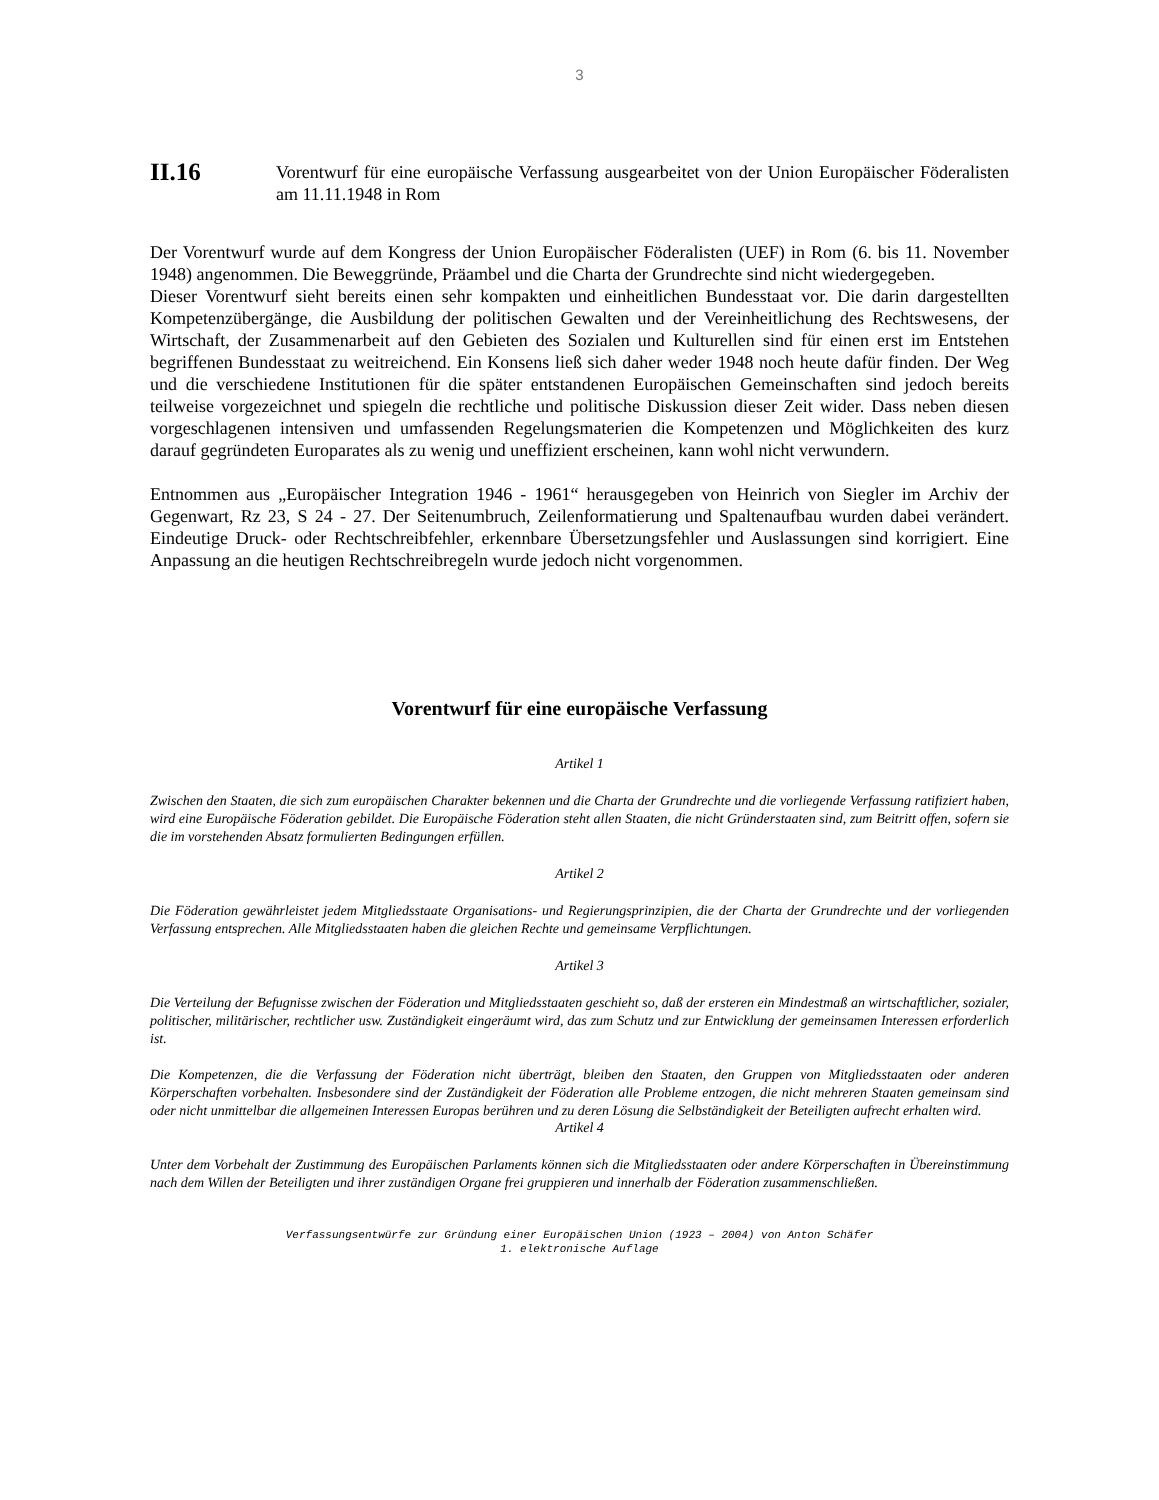3
II.16
Vorentwurf für eine europäische Verfassung ausgearbeitet von der Union Europäischer Föderalisten am 11.11.1948 in Rom
Der Vorentwurf wurde auf dem Kongress der Union Europäischer Föderalisten (UEF) in Rom (6. bis 11. November 1948) angenommen. Die Beweggründe, Präambel und die Charta der Grundrechte sind nicht wiedergegeben.
Dieser Vorentwurf sieht bereits einen sehr kompakten und einheitlichen Bundesstaat vor. Die darin dargestellten Kompetenzübergänge, die Ausbildung der politischen Gewalten und der Vereinheitlichung des Rechtswesens, der Wirtschaft, der Zusammenarbeit auf den Gebieten des Sozialen und Kulturellen sind für einen erst im Entstehen begriffenen Bundesstaat zu weitreichend. Ein Konsens ließ sich daher weder 1948 noch heute dafür finden. Der Weg und die verschiedene Institutionen für die später entstandenen Europäischen Gemeinschaften sind jedoch bereits teilweise vorgezeichnet und spiegeln die rechtliche und politische Diskussion dieser Zeit wider. Dass neben diesen vorgeschlagenen intensiven und umfassenden Regelungsmaterien die Kompetenzen und Möglichkeiten des kurz darauf gegründeten Europarates als zu wenig und uneffizient erscheinen, kann wohl nicht verwundern.
Entnommen aus „Europäischer Integration 1946 - 1961“ herausgegeben von Heinrich von Siegler im Archiv der Gegenwart, Rz 23, S 24 - 27. Der Seitenumbruch, Zeilenformatierung und Spaltenaufbau wurden dabei verändert. Eindeutige Druck- oder Rechtschreibfehler, erkennbare Übersetzungsfehler und Auslassungen sind korrigiert. Eine Anpassung an die heutigen Rechtschreibregeln wurde jedoch nicht vorgenommen.
Vorentwurf für eine europäische Verfassung
Artikel 1
Zwischen den Staaten, die sich zum europäischen Charakter bekennen und die Charta der Grundrechte und die vorliegende Verfassung ratifiziert haben, wird eine Europäische Föderation gebildet. Die Europäische Föderation steht allen Staaten, die nicht Gründerstaaten sind, zum Beitritt offen, sofern sie die im vorstehenden Absatz formulierten Bedingungen erfüllen.
Artikel 2
Die Föderation gewährleistet jedem Mitgliedsstaate Organisations- und Regierungsprinzipien, die der Charta der Grundrechte und der vorliegenden Verfassung entsprechen. Alle Mitgliedsstaaten haben die gleichen Rechte und gemeinsame Verpflichtungen.
Artikel 3
Die Verteilung der Befugnisse zwischen der Föderation und Mitgliedsstaaten geschieht so, daß der ersteren ein Mindestmaß an wirtschaftlicher, sozialer, politischer, militärischer, rechtlicher usw. Zuständigkeit eingeräumt wird, das zum Schutz und zur Entwicklung der gemeinsamen Interessen erforderlich ist.
Die Kompetenzen, die die Verfassung der Föderation nicht überträgt, bleiben den Staaten, den Gruppen von Mitgliedsstaaten oder anderen Körperschaften vorbehalten. Insbesondere sind der Zuständigkeit der Föderation alle Probleme entzogen, die nicht mehreren Staaten gemeinsam sind oder nicht unmittelbar die allgemeinen Interessen Europas berühren und zu deren Lösung die Selbständigkeit der Beteiligten aufrecht erhalten wird.
Artikel 4
Unter dem Vorbehalt der Zustimmung des Europäischen Parlaments können sich die Mitgliedsstaaten oder andere Körperschaften in Übereinstimmung nach dem Willen der Beteiligten und ihrer zuständigen Organe frei gruppieren und innerhalb der Föderation zusammenschließen.
Verfassungsentwürfe zur Gründung einer Europäischen Union (1923 – 2004) von Anton Schäfer
1. elektronische Auflage